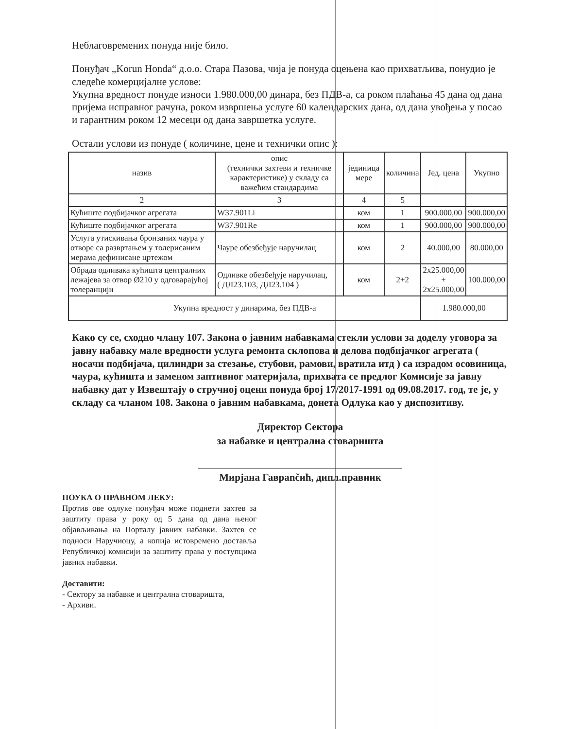Неблаговремених понуда није било.
Понуђач „Korun Honda“ д.о.о. Стара Пазова, чија је понуда оцењена као прихватљива, понудио је следеће комерцијалне услове:
Укупна вредност понуде износи 1.980.000,00 динара, без ПДВ-а, са роком плаћања 45 дана од дана пријема исправног рачуна, роком извршења услуге 60 календарских дана, од дана увођења у посао и гарантним роком 12 месеци од дана завршетка услуге.
Остали услови из понуде ( количине, цене и технички опис ):
| назив | опис (технички захтеви и техничке карактеристике) у складу са важећим стандардима | јединица мере | количина | Јед. цена | Укупно |
| --- | --- | --- | --- | --- | --- |
| 2 | 3 | 4 | 5 | | |
| Кућиште подбијачког агрегата | W37.901Li | ком | 1 | 900.000,00 | 900.000,00 |
| Кућиште подбијачког агрегата | W37.901Re | ком | 1 | 900.000,00 | 900.000,00 |
| Услуга утискивања бронзаних чаура у отворе са развртањем у толерисаним мерама дефинисане цртежом | Чауре обезбеђује наручилац | ком | 2 | 40.000,00 | 80.000,00 |
| Обрада одливака кућишта централних лежајева за отвор Ø210 у одговарајућој толеранцији | Одливке обезбеђује наручилац, ( ДЛ23.103, ДЛ23.104 ) | ком | 2+2 | 2x25.000,00 + 2x25.000,00 | 100.000,00 |
| Укупна вредност у динарима, без ПДВ-а | | | | 1.980.000,00 | |
Како су се, сходно члану 107. Закона о јавним набавкама стекли услови за доделу уговора за јавну набавку мале вредности услуга ремонта склопова и делова подбијачког агрегата ( носачи подбијача, цилиндри за стезање, стубови, рамови, вратила итд ) са израдом осовиница, чаура, кућишта и заменом заптивног материјала, прихвата се предлог Комисије за јавну набавку дат у Извештају о стручној оцени понуда број 17/2017-1991 од 09.08.2017. год, те је, у складу са чланом 108. Закона о јавним набавкама, донета Одлука као у диспозитиву.
Директор Сектора
за набавке и централна стоваришта
Мирјана Гаврančић, дипл.правник
ПОУКА О ПРАВНОМ ЛЕКУ:
Против ове одлуке понуђач може поднети захтев за заштиту права у року од 5 дана од дана њеног објављивања на Порталу јавних набавки. Захтев се подноси Наручиоцу, а копија истовремено доставља Републичкој комисији за заштиту права у поступцима јавних набавки.
Доставити:
- Сектору за набавке и централна стоваришта,
- Архиви.